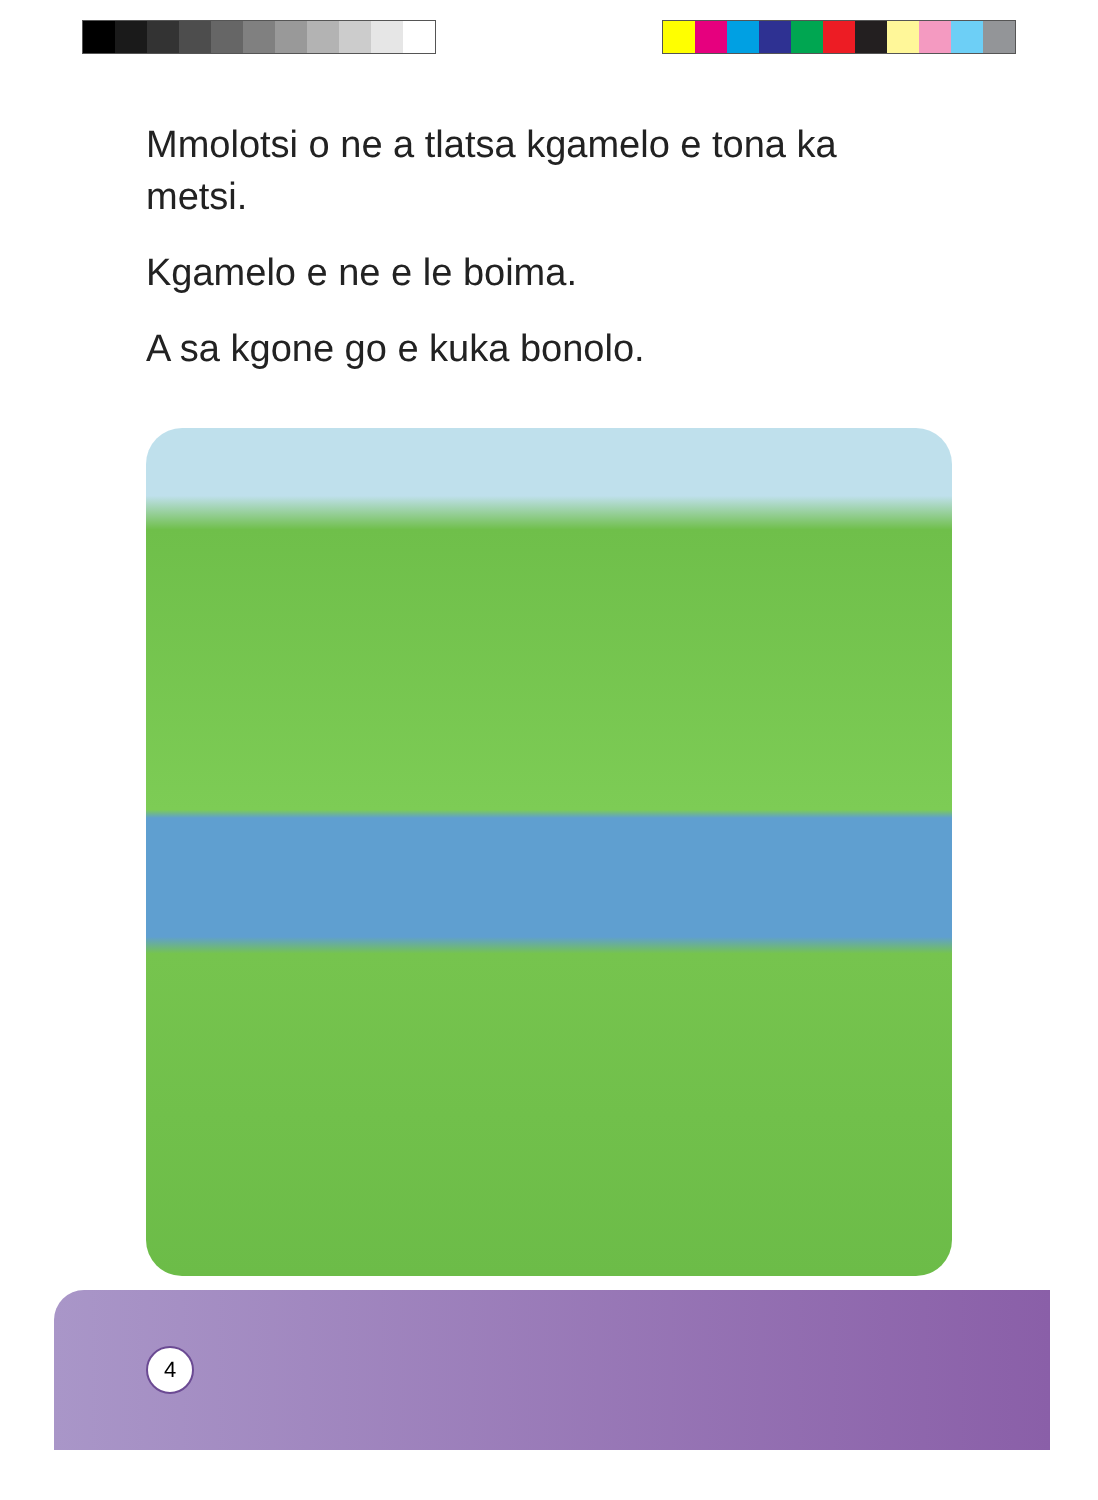Mmolotsi o ne a tlatsa kgamelo e tona ka metsi.
Kgamelo e ne e le boima.
A sa kgone go e kuka bonolo.
4